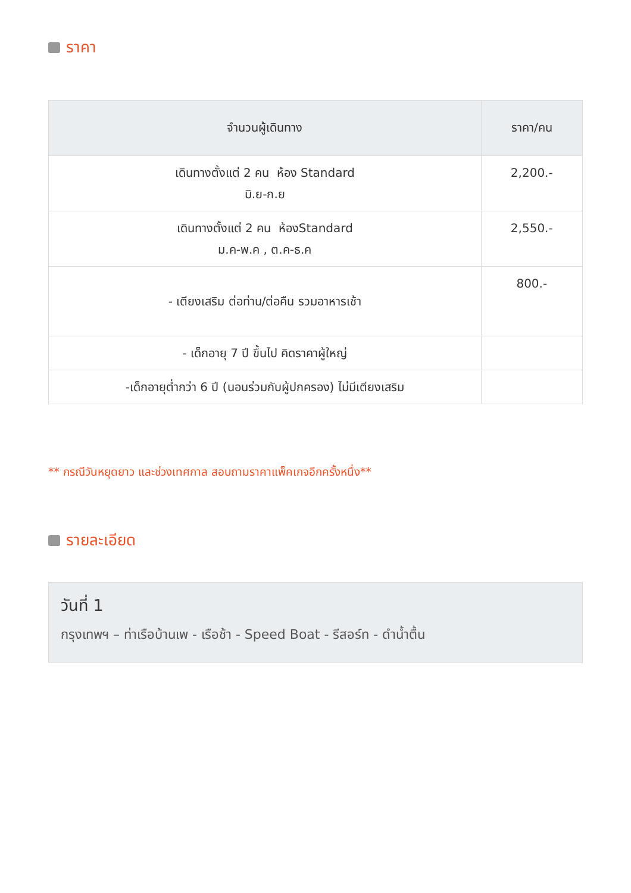ราคา
| จำนวนผู้เดินทาง | ราคา/คน |
| --- | --- |
| เดินทางตั้งแต่ 2 คน ห้อง Standard มิ.ย-ก.ย | 2,200.- |
| เดินทางตั้งแต่ 2 คน ห้องStandard ม.ค-พ.ค , ต.ค-ธ.ค | 2,550.- |
| - เตียงเสริม ต่อท่าน/ต่อคืน รวมอาหารเช้า | 800.- |
| - เด็กอายุ 7 ปี ขึ้นไป คิดราคาผู้ใหญ่ | |
| -เด็กอายุต่ำกว่า 6 ปี (นอนร่วมกับผู้ปกครอง) ไม่มีเตียงเสริม | |
** กรณีวันหยุดยาว และช่วงเทศกาล สอบถามราคาแพ็คเกจอีกครั้งหนึ่ง**
รายละเอียด
วันที่ 1
กรุงเทพฯ – ท่าเรือบ้านเพ - เรือช้า - Speed Boat - รีสอร์ท - ดำน้ำตื้น